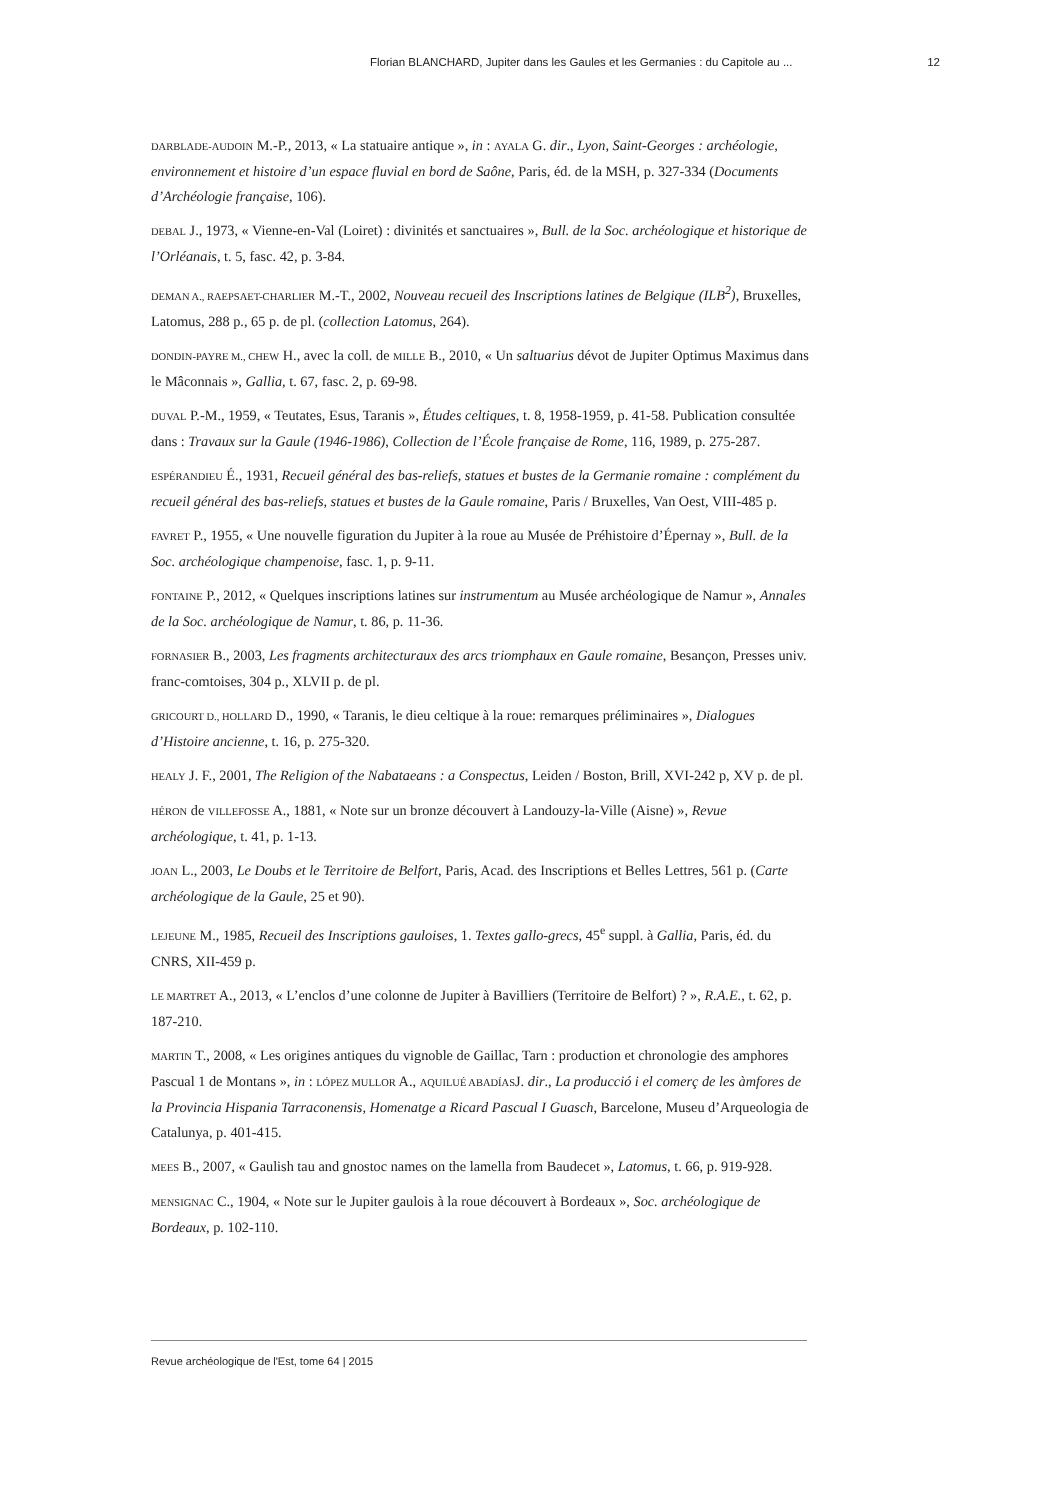Florian BLANCHARD, Jupiter dans les Gaules et les Germanies : du Capitole au ... 12
DARBLADE-AUDOIN M.-P., 2013, « La statuaire antique », in : AYALA G. dir., Lyon, Saint-Georges : archéologie, environnement et histoire d’un espace fluvial en bord de Saône, Paris, éd. de la MSH, p. 327-334 (Documents d’Archéologie française, 106).
DEBAL J., 1973, « Vienne-en-Val (Loiret) : divinités et sanctuaires », Bull. de la Soc. archéologique et historique de l’Orléanais, t. 5, fasc. 42, p. 3-84.
DEMAN A., RAEPSAET-CHARLIER M.-T., 2002, Nouveau recueil des Inscriptions latines de Belgique (ILB<sup>2</sup>), Bruxelles, Latomus, 288 p., 65 p. de pl. (collection Latomus, 264).
DONDIN-PAYRE M., CHEW H., avec la coll. de MILLE B., 2010, « Un saltuarius dévot de Jupiter Optimus Maximus dans le Mâconnais », Gallia, t. 67, fasc. 2, p. 69-98.
DUVAL P.-M., 1959, « Teutates, Esus, Taranis », Études celtiques, t. 8, 1958-1959, p. 41-58. Publication consultée dans : Travaux sur la Gaule (1946-1986), Collection de l’École française de Rome, 116, 1989, p. 275-287.
ESPÉRANDIEU É., 1931, Recueil général des bas-reliefs, statues et bustes de la Germanie romaine : complément du recueil général des bas-reliefs, statues et bustes de la Gaule romaine, Paris / Bruxelles, Van Oest, VIII-485 p.
FAVRET P., 1955, « Une nouvelle figuration du Jupiter à la roue au Musée de Préhistoire d’Épernay », Bull. de la Soc. archéologique champenoise, fasc. 1, p. 9-11.
FONTAINE P., 2012, « Quelques inscriptions latines sur instrumentum au Musée archéologique de Namur », Annales de la Soc. archéologique de Namur, t. 86, p. 11-36.
FORNASIER B., 2003, Les fragments architecturaux des arcs triomphaux en Gaule romaine, Besançon, Presses univ. franc-comtoises, 304 p., XLVII p. de pl.
GRICOURT D., HOLLARD D., 1990, « Taranis, le dieu celtique à la roue: remarques préliminaires », Dialogues d’Histoire ancienne, t. 16, p. 275-320.
HEALY J. F., 2001, The Religion of the Nabataeans : a Conspectus, Leiden / Boston, Brill, XVI-242 p, XV p. de pl.
HÉRON de VILLEFOSSE A., 1881, « Note sur un bronze découvert à Landouzy-la-Ville (Aisne) », Revue archéologique, t. 41, p. 1-13.
JOAN L., 2003, Le Doubs et le Territoire de Belfort, Paris, Acad. des Inscriptions et Belles Lettres, 561 p. (Carte archéologique de la Gaule, 25 et 90).
LEJEUNE M., 1985, Recueil des Inscriptions gauloises, 1. Textes gallo-grecs, 45<sup>e</sup> suppl. à Gallia, Paris, éd. du CNRS, XII-459 p.
LE MARTRET A., 2013, « L’enclos d’une colonne de Jupiter à Bavilliers (Territoire de Belfort) ? », R.A.E., t. 62, p. 187-210.
MARTIN T., 2008, « Les origines antiques du vignoble de Gaillac, Tarn : production et chronologie des amphores Pascual 1 de Montans », in : LÓPEZ MULLOR A., AQUILUÉ ABADÍASJ. dir., La producció i el comerç de les àmfores de la Provincia Hispania Tarraconensis, Homenatge a Ricard Pascual I Guasch, Barcelone, Museu d’Arqueologia de Catalunya, p. 401-415.
MEES B., 2007, « Gaulish tau and gnostoc names on the lamella from Baudecet », Latomus, t. 66, p. 919-928.
MENSIGNAC C., 1904, « Note sur le Jupiter gaulois à la roue découvert à Bordeaux », Soc. archéologique de Bordeaux, p. 102-110.
Revue archéologique de l'Est, tome 64 | 2015